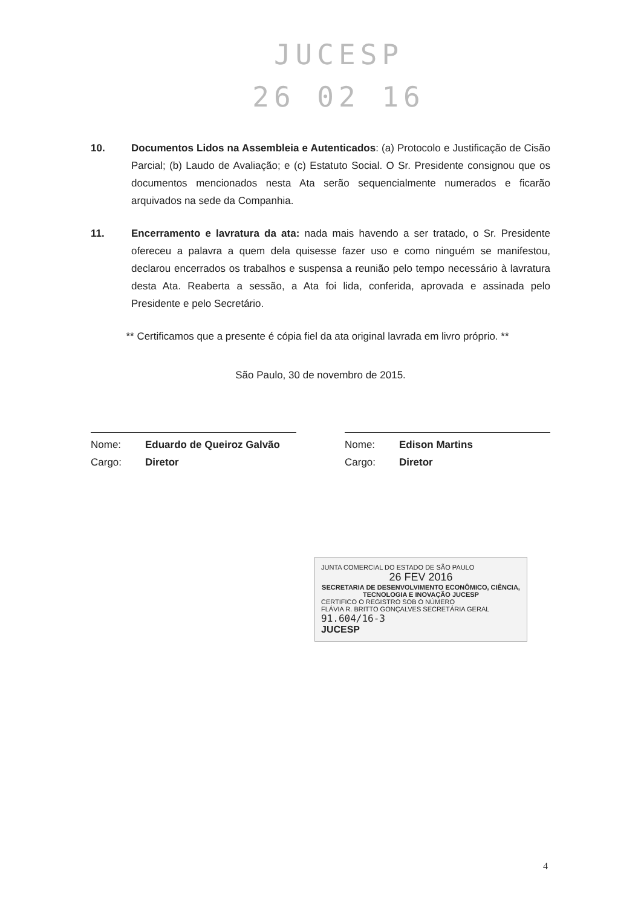JUCESP
26 02 16
10. Documentos Lidos na Assembleia e Autenticados: (a) Protocolo e Justificação de Cisão Parcial; (b) Laudo de Avaliação; e (c) Estatuto Social. O Sr. Presidente consignou que os documentos mencionados nesta Ata serão sequencialmente numerados e ficarão arquivados na sede da Companhia.
11. Encerramento e lavratura da ata: nada mais havendo a ser tratado, o Sr. Presidente ofereceu a palavra a quem dela quisesse fazer uso e como ninguém se manifestou, declarou encerrados os trabalhos e suspensa a reunião pelo tempo necessário à lavratura desta Ata. Reaberta a sessão, a Ata foi lida, conferida, aprovada e assinada pelo Presidente e pelo Secretário.
** Certificamos que a presente é cópia fiel da ata original lavrada em livro próprio. **
São Paulo, 30 de novembro de 2015.
Nome: Eduardo de Queiroz Galvão
Cargo: Diretor
Nome: Edison Martins
Cargo: Diretor
JUNTA COMERCIAL DO ESTADO DE SÃO PAULO
26 FEV 2016
SECRETARIA DE DESENVOLVIMENTO ECONÔMICO, CIÊNCIA, TECNOLOGIA E INOVAÇÃO JUCESP
CERTIFICO O REGISTRO SOB O NÚMERO
FLÁVIA R. BRITTO GONÇALVES SECRETÁRIA GERAL
91.604/16-3
JUCESP
4